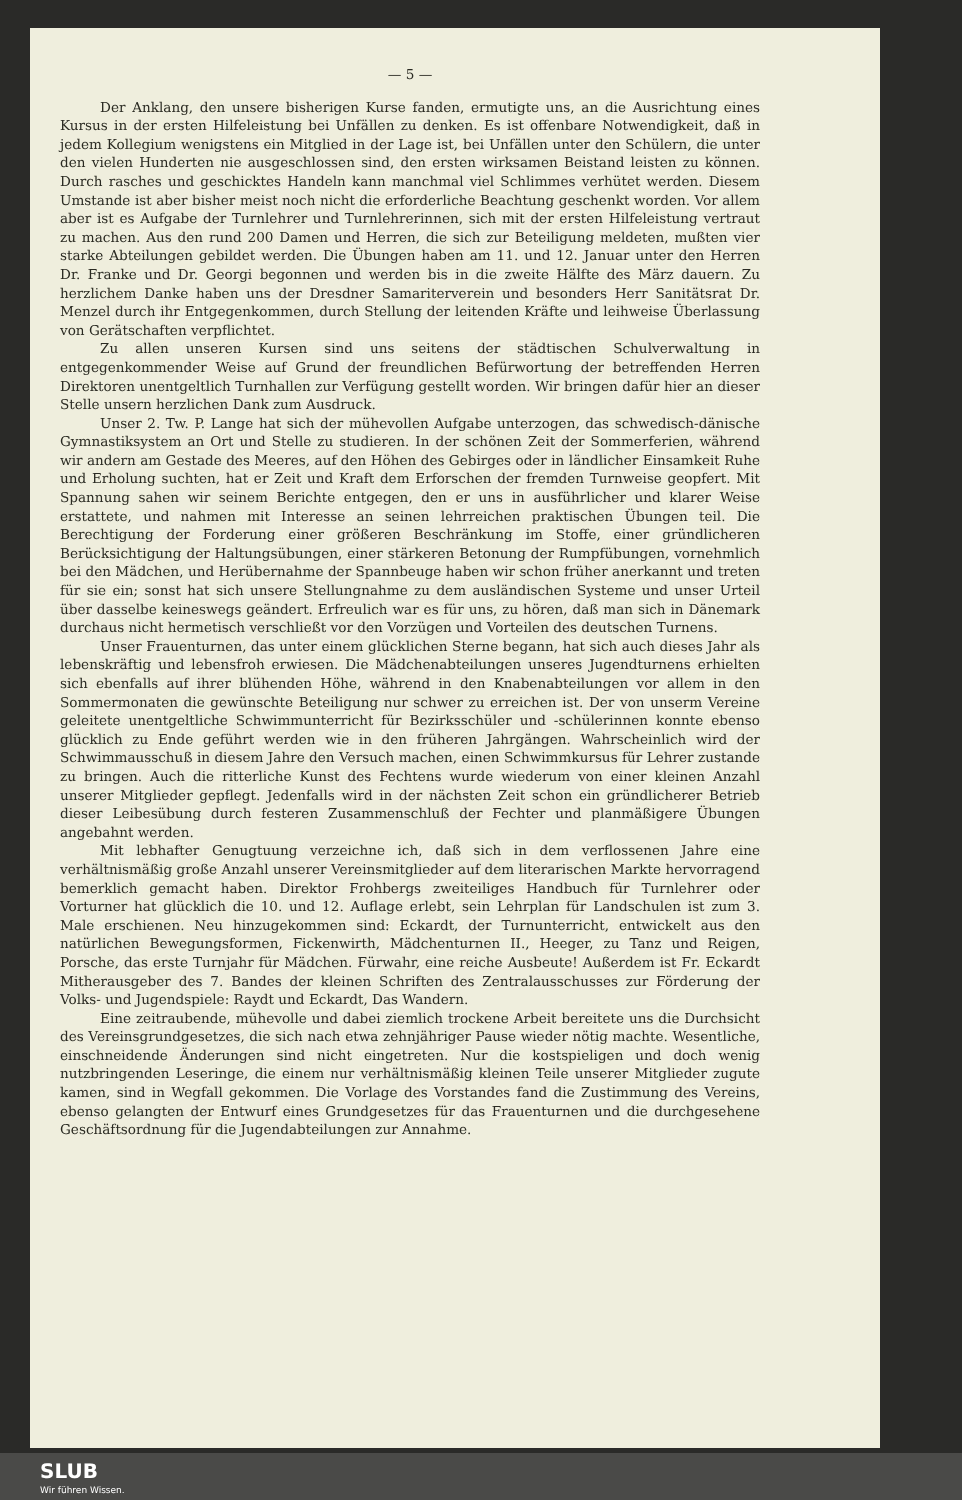— 5 —
Der Anklang, den unsere bisherigen Kurse fanden, ermutigte uns, an die Ausrichtung eines Kursus in der ersten Hilfeleistung bei Unfällen zu denken. Es ist offenbare Notwendigkeit, daß in jedem Kollegium wenigstens ein Mitglied in der Lage ist, bei Unfällen unter den Schülern, die unter den vielen Hunderten nie ausgeschlossen sind, den ersten wirksamen Beistand leisten zu können. Durch rasches und geschicktes Handeln kann manchmal viel Schlimmes verhütet werden. Diesem Umstande ist aber bisher meist noch nicht die erforderliche Beachtung geschenkt worden. Vor allem aber ist es Aufgabe der Turnlehrer und Turnlehrerinnen, sich mit der ersten Hilfeleistung vertraut zu machen. Aus den rund 200 Damen und Herren, die sich zur Beteiligung meldeten, mußten vier starke Abteilungen gebildet werden. Die Übungen haben am 11. und 12. Januar unter den Herren Dr. Franke und Dr. Georgi begonnen und werden bis in die zweite Hälfte des März dauern. Zu herzlichem Danke haben uns der Dresdner Samariterverein und besonders Herr Sanitätsrat Dr. Menzel durch ihr Entgegenkommen, durch Stellung der leitenden Kräfte und leihweise Überlassung von Gerätschaften verpflichtet.
Zu allen unseren Kursen sind uns seitens der städtischen Schulverwaltung in entgegenkommender Weise auf Grund der freundlichen Befürwortung der betreffenden Herren Direktoren unentgeltlich Turnhallen zur Verfügung gestellt worden. Wir bringen dafür hier an dieser Stelle unsern herzlichen Dank zum Ausdruck.
Unser 2. Tw. P. Lange hat sich der mühevollen Aufgabe unterzogen, das schwedisch-dänische Gymnastiksystem an Ort und Stelle zu studieren. In der schönen Zeit der Sommerferien, während wir andern am Gestade des Meeres, auf den Höhen des Gebirges oder in ländlicher Einsamkeit Ruhe und Erholung suchten, hat er Zeit und Kraft dem Erforschen der fremden Turnweise geopfert. Mit Spannung sahen wir seinem Berichte entgegen, den er uns in ausführlicher und klarer Weise erstattete, und nahmen mit Interesse an seinen lehrreichen praktischen Übungen teil. Die Berechtigung der Forderung einer größeren Beschränkung im Stoffe, einer gründlicheren Berücksichtigung der Haltungsübungen, einer stärkeren Betonung der Rumpfübungen, vornehmlich bei den Mädchen, und Herübernahme der Spannbeuge haben wir schon früher anerkannt und treten für sie ein; sonst hat sich unsere Stellungnahme zu dem ausländischen Systeme und unser Urteil über dasselbe keineswegs geändert. Erfreulich war es für uns, zu hören, daß man sich in Dänemark durchaus nicht hermetisch verschließt vor den Vorzügen und Vorteilen des deutschen Turnens.
Unser Frauenturnen, das unter einem glücklichen Sterne begann, hat sich auch dieses Jahr als lebenskräftig und lebensfroh erwiesen. Die Mädchenabteilungen unseres Jugendturnens erhielten sich ebenfalls auf ihrer blühenden Höhe, während in den Knabenabteilungen vor allem in den Sommermonaten die gewünschte Beteiligung nur schwer zu erreichen ist. Der von unserm Vereine geleitete unentgeltliche Schwimmunterricht für Bezirksschüler und -schülerinnen konnte ebenso glücklich zu Ende geführt werden wie in den früheren Jahrgängen. Wahrscheinlich wird der Schwimmausschuß in diesem Jahre den Versuch machen, einen Schwimmkursus für Lehrer zustande zu bringen. Auch die ritterliche Kunst des Fechtens wurde wiederum von einer kleinen Anzahl unserer Mitglieder gepflegt. Jedenfalls wird in der nächsten Zeit schon ein gründlicherer Betrieb dieser Leibesübung durch festeren Zusammenschluß der Fechter und planmäßigere Übungen angebahnt werden.
Mit lebhafter Genugtuung verzeichne ich, daß sich in dem verflossenen Jahre eine verhältnismäßig große Anzahl unserer Vereinsmitglieder auf dem literarischen Markte hervorragend bemerklich gemacht haben. Direktor Frohbergs zweiteiliges Handbuch für Turnlehrer oder Vorturner hat glücklich die 10. und 12. Auflage erlebt, sein Lehrplan für Landschulen ist zum 3. Male erschienen. Neu hinzugekommen sind: Eckardt, der Turnunterricht, entwickelt aus den natürlichen Bewegungsformen, Fickenwirth, Mädchenturnen II., Heeger, zu Tanz und Reigen, Porsche, das erste Turnjahr für Mädchen. Fürwahr, eine reiche Ausbeute! Außerdem ist Fr. Eckardt Mitherausgeber des 7. Bandes der kleinen Schriften des Zentralausschusses zur Förderung der Volks- und Jugendspiele: Raydt und Eckardt, Das Wandern.
Eine zeitraubende, mühevolle und dabei ziemlich trockene Arbeit bereitete uns die Durchsicht des Vereinsgrundgesetzes, die sich nach etwa zehnjähriger Pause wieder nötig machte. Wesentliche, einschneidende Änderungen sind nicht eingetreten. Nur die kostspieligen und doch wenig nutzbringenden Leseringe, die einem nur verhältnismäßig kleinen Teile unserer Mitglieder zugute kamen, sind in Wegfall gekommen. Die Vorlage des Vorstandes fand die Zustimmung des Vereins, ebenso gelangten der Entwurf eines Grundgesetzes für das Frauenturnen und die durchgesehene Geschäftsordnung für die Jugendabteilungen zur Annahme.
SLUB
Wir führen Wissen.